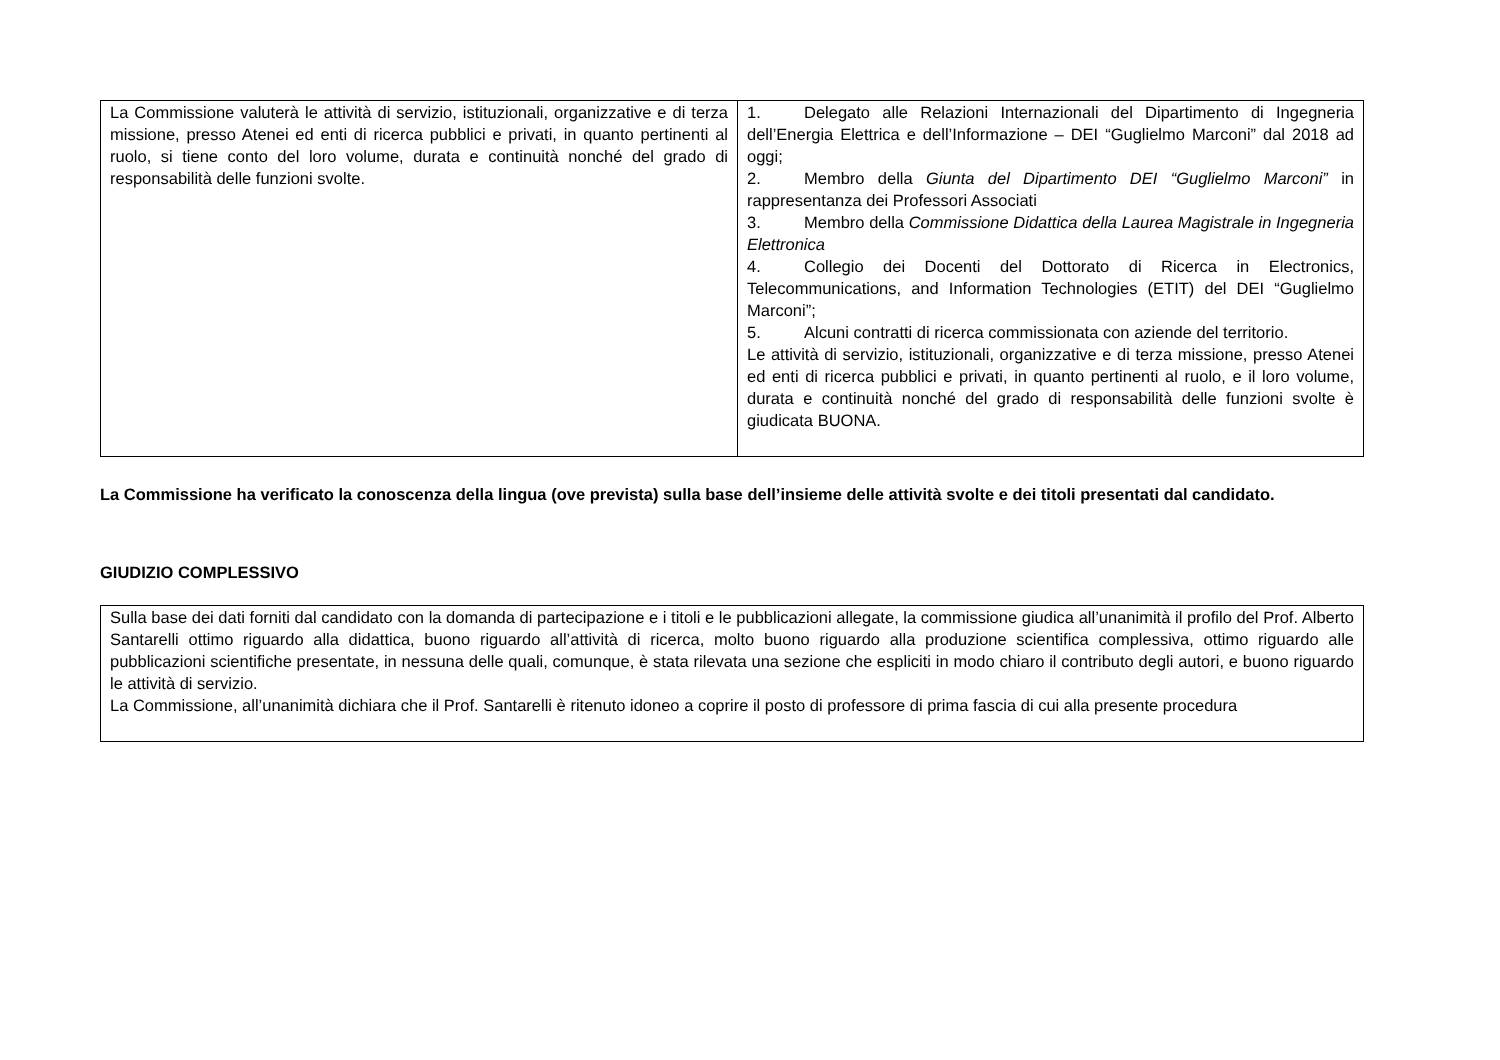| La Commissione valuterà le attività di servizio, istituzionali, organizzative e di terza missione, presso Atenei ed enti di ricerca pubblici e privati, in quanto pertinenti al ruolo, si tiene conto del loro volume, durata e continuità nonché del grado di responsabilità delle funzioni svolte. | 1. Delegato alle Relazioni Internazionali del Dipartimento di Ingegneria dell’Energia Elettrica e dell’Informazione – DEI “Guglielmo Marconi” dal 2018 ad oggi; 2. Membro della Giunta del Dipartimento DEI “Guglielmo Marconi” in rappresentanza dei Professori Associati 3. Membro della Commissione Didattica della Laurea Magistrale in Ingegneria Elettronica 4. Collegio dei Docenti del Dottorato di Ricerca in Electronics, Telecommunications, and Information Technologies (ETIT) del DEI “Guglielmo Marconi”; 5. Alcuni contratti di ricerca commissionata con aziende del territorio. Le attività di servizio, istituzionali, organizzative e di terza missione, presso Atenei ed enti di ricerca pubblici e privati, in quanto pertinenti al ruolo, e il loro volume, durata e continuità nonché del grado di responsabilità delle funzioni svolte è giudicata BUONA. |
La Commissione ha verificato la conoscenza della lingua (ove prevista) sulla base dell’insieme delle attività svolte e dei titoli presentati dal candidato.
GIUDIZIO COMPLESSIVO
| Sulla base dei dati forniti dal candidato con la domanda di partecipazione e i titoli e le pubblicazioni allegate, la commissione giudica all’unanimità il profilo del Prof. Alberto Santarelli ottimo riguardo alla didattica, buono riguardo all’attività di ricerca, molto buono riguardo alla produzione scientifica complessiva, ottimo riguardo alle pubblicazioni scientifiche presentate, in nessuna delle quali, comunque, è stata rilevata una sezione che espliciti in modo chiaro il contributo degli autori, e buono riguardo le attività di servizio. La Commissione, all’unanimità dichiara che il Prof. Santarelli è ritenuto idoneo a coprire il posto di professore di prima fascia di cui alla presente procedura |